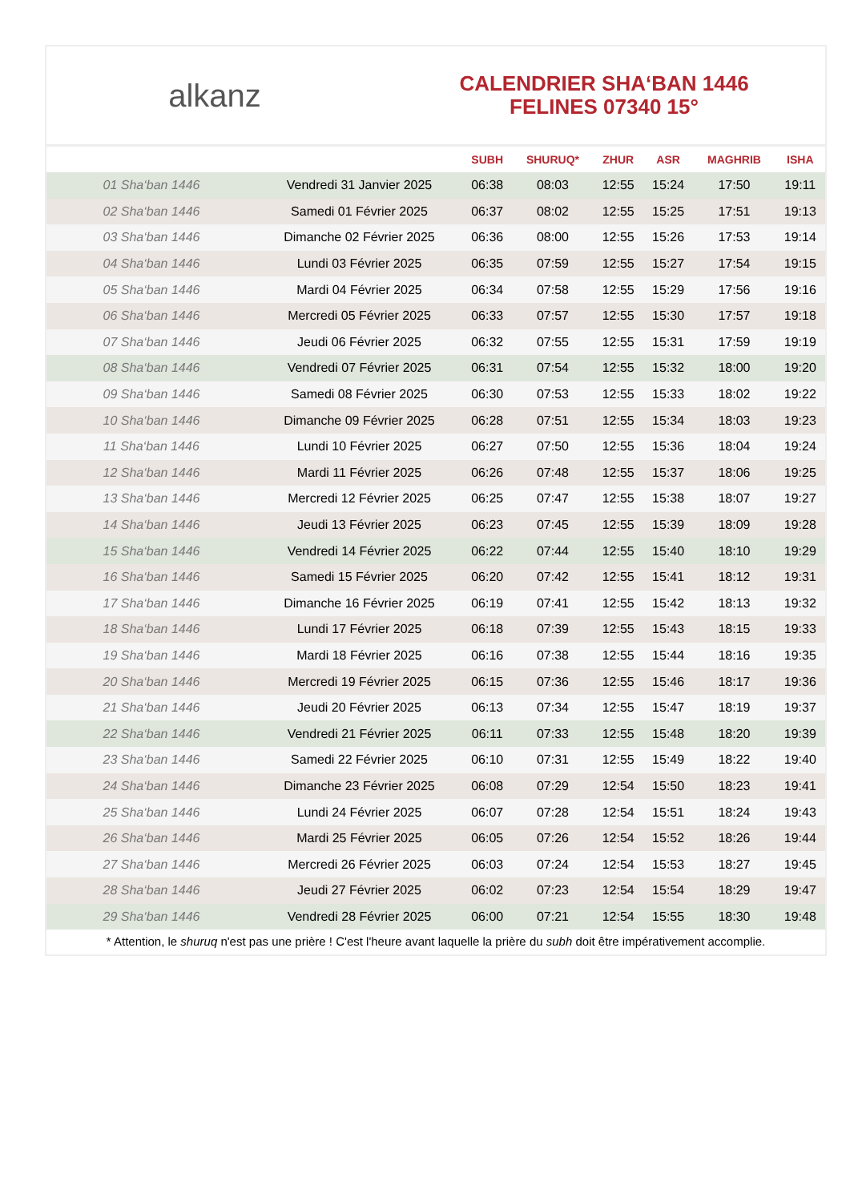alkanz
CALENDRIER SHA‘BAN 1446
FELINES 07340 15°
| | | SUBH | SHURUQ* | ZHUR | ASR | MAGHRIB | ISHA |
| --- | --- | --- | --- | --- | --- | --- | --- |
| 01 Sha‘ban 1446 | Vendredi 31 Janvier 2025 | 06:38 | 08:03 | 12:55 | 15:24 | 17:50 | 19:11 |
| 02 Sha‘ban 1446 | Samedi 01 Février 2025 | 06:37 | 08:02 | 12:55 | 15:25 | 17:51 | 19:13 |
| 03 Sha‘ban 1446 | Dimanche 02 Février 2025 | 06:36 | 08:00 | 12:55 | 15:26 | 17:53 | 19:14 |
| 04 Sha‘ban 1446 | Lundi 03 Février 2025 | 06:35 | 07:59 | 12:55 | 15:27 | 17:54 | 19:15 |
| 05 Sha‘ban 1446 | Mardi 04 Février 2025 | 06:34 | 07:58 | 12:55 | 15:29 | 17:56 | 19:16 |
| 06 Sha‘ban 1446 | Mercredi 05 Février 2025 | 06:33 | 07:57 | 12:55 | 15:30 | 17:57 | 19:18 |
| 07 Sha‘ban 1446 | Jeudi 06 Février 2025 | 06:32 | 07:55 | 12:55 | 15:31 | 17:59 | 19:19 |
| 08 Sha‘ban 1446 | Vendredi 07 Février 2025 | 06:31 | 07:54 | 12:55 | 15:32 | 18:00 | 19:20 |
| 09 Sha‘ban 1446 | Samedi 08 Février 2025 | 06:30 | 07:53 | 12:55 | 15:33 | 18:02 | 19:22 |
| 10 Sha‘ban 1446 | Dimanche 09 Février 2025 | 06:28 | 07:51 | 12:55 | 15:34 | 18:03 | 19:23 |
| 11 Sha‘ban 1446 | Lundi 10 Février 2025 | 06:27 | 07:50 | 12:55 | 15:36 | 18:04 | 19:24 |
| 12 Sha‘ban 1446 | Mardi 11 Février 2025 | 06:26 | 07:48 | 12:55 | 15:37 | 18:06 | 19:25 |
| 13 Sha‘ban 1446 | Mercredi 12 Février 2025 | 06:25 | 07:47 | 12:55 | 15:38 | 18:07 | 19:27 |
| 14 Sha‘ban 1446 | Jeudi 13 Février 2025 | 06:23 | 07:45 | 12:55 | 15:39 | 18:09 | 19:28 |
| 15 Sha‘ban 1446 | Vendredi 14 Février 2025 | 06:22 | 07:44 | 12:55 | 15:40 | 18:10 | 19:29 |
| 16 Sha‘ban 1446 | Samedi 15 Février 2025 | 06:20 | 07:42 | 12:55 | 15:41 | 18:12 | 19:31 |
| 17 Sha‘ban 1446 | Dimanche 16 Février 2025 | 06:19 | 07:41 | 12:55 | 15:42 | 18:13 | 19:32 |
| 18 Sha‘ban 1446 | Lundi 17 Février 2025 | 06:18 | 07:39 | 12:55 | 15:43 | 18:15 | 19:33 |
| 19 Sha‘ban 1446 | Mardi 18 Février 2025 | 06:16 | 07:38 | 12:55 | 15:44 | 18:16 | 19:35 |
| 20 Sha‘ban 1446 | Mercredi 19 Février 2025 | 06:15 | 07:36 | 12:55 | 15:46 | 18:17 | 19:36 |
| 21 Sha‘ban 1446 | Jeudi 20 Février 2025 | 06:13 | 07:34 | 12:55 | 15:47 | 18:19 | 19:37 |
| 22 Sha‘ban 1446 | Vendredi 21 Février 2025 | 06:11 | 07:33 | 12:55 | 15:48 | 18:20 | 19:39 |
| 23 Sha‘ban 1446 | Samedi 22 Février 2025 | 06:10 | 07:31 | 12:55 | 15:49 | 18:22 | 19:40 |
| 24 Sha‘ban 1446 | Dimanche 23 Février 2025 | 06:08 | 07:29 | 12:54 | 15:50 | 18:23 | 19:41 |
| 25 Sha‘ban 1446 | Lundi 24 Février 2025 | 06:07 | 07:28 | 12:54 | 15:51 | 18:24 | 19:43 |
| 26 Sha‘ban 1446 | Mardi 25 Février 2025 | 06:05 | 07:26 | 12:54 | 15:52 | 18:26 | 19:44 |
| 27 Sha‘ban 1446 | Mercredi 26 Février 2025 | 06:03 | 07:24 | 12:54 | 15:53 | 18:27 | 19:45 |
| 28 Sha‘ban 1446 | Jeudi 27 Février 2025 | 06:02 | 07:23 | 12:54 | 15:54 | 18:29 | 19:47 |
| 29 Sha‘ban 1446 | Vendredi 28 Février 2025 | 06:00 | 07:21 | 12:54 | 15:55 | 18:30 | 19:48 |
* Attention, le shuruq n'est pas une prière ! C'est l'heure avant laquelle la prière du subh doit être impérativement accomplie.